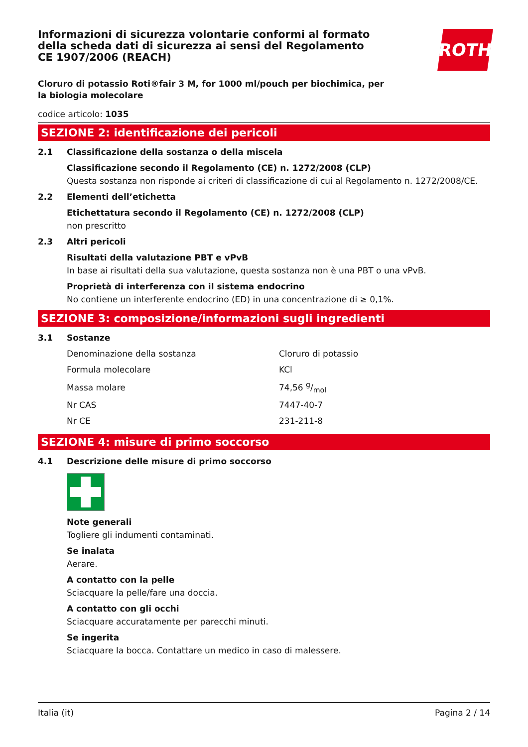Informazioni di sicurezza volontarie conformi al formato della scheda dati di sicurezza ai sensi del Regolamento CE 1907/2006 (REACH)
ROTH
Cloruro di potassio Roti®fair 3 M, for 1000 ml/pouch per biochimica, per la biologia molecolare
codice articolo: 1035
SEZIONE 2: identificazione dei pericoli
2.1 Classificazione della sostanza o della miscela
Classificazione secondo il Regolamento (CE) n. 1272/2008 (CLP)
Questa sostanza non risponde ai criteri di classificazione di cui al Regolamento n. 1272/2008/CE.
2.2 Elementi dell’etichetta
Etichettatura secondo il Regolamento (CE) n. 1272/2008 (CLP)
non prescritto
2.3 Altri pericoli
Risultati della valutazione PBT e vPvB
In base ai risultati della sua valutazione, questa sostanza non è una PBT o una vPvB.
Proprietà di interferenza con il sistema endocrino
No contiene un interferente endocrino (ED) in una concentrazione di ≥ 0,1%.
SEZIONE 3: composizione/informazioni sugli ingredienti
3.1 Sostanze
| Denominazione della sostanza | Cloruro di potassio |
| Formula molecolare | KCl |
| Massa molare | 74,56 g/mol |
| Nr CAS | 7447-40-7 |
| Nr CE | 231-211-8 |
SEZIONE 4: misure di primo soccorso
4.1 Descrizione delle misure di primo soccorso
Note generali
Togliere gli indumenti contaminati.
Se inalata
Aerare.
A contatto con la pelle
Sciacquare la pelle/fare una doccia.
A contatto con gli occhi
Sciacquare accuratamente per parecchi minuti.
Se ingerita
Sciacquare la bocca. Contattare un medico in caso di malessere.
Italia (it) Pagina 2 / 14